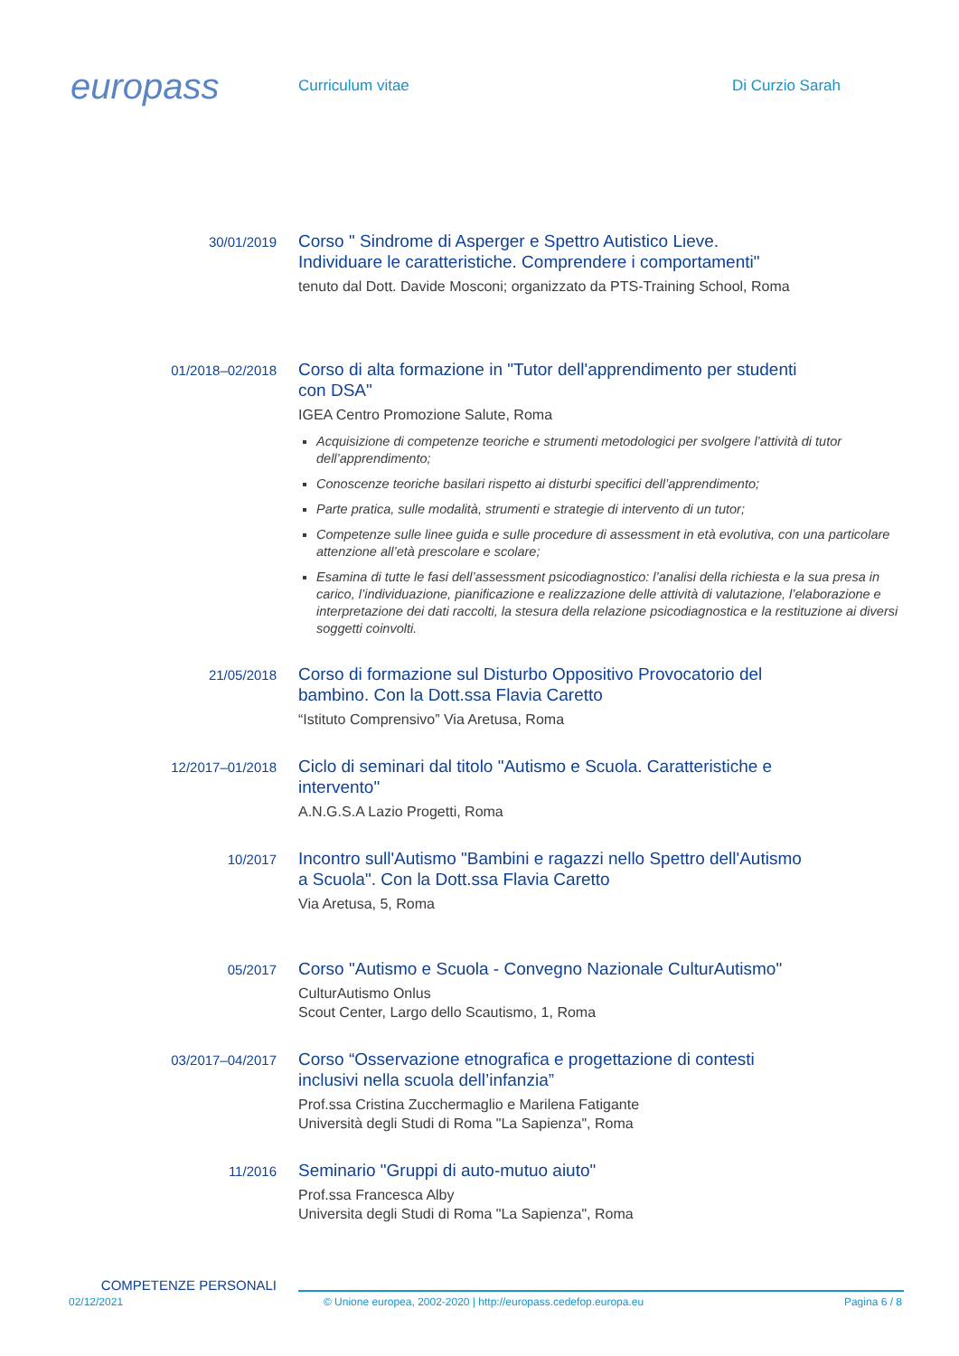europass
Curriculum vitae Di Curzio Sarah
30/01/2019
Corso " Sindrome di Asperger e Spettro Autistico Lieve. Individuare le caratteristiche. Comprendere i comportamenti"
tenuto dal Dott. Davide Mosconi; organizzato da PTS-Training School, Roma
01/2018–02/2018
Corso di alta formazione in "Tutor dell'apprendimento per studenti con DSA"
IGEA Centro Promozione Salute, Roma
Acquisizione di competenze teoriche e strumenti metodologici per svolgere l’attività di tutor dell’apprendimento;
Conoscenze teoriche basilari rispetto ai disturbi specifici dell’apprendimento;
Parte pratica, sulle modalità, strumenti e strategie di intervento di un tutor;
Competenze sulle linee guida e sulle procedure di assessment in età evolutiva, con una particolare attenzione all’età prescolare e scolare;
Esamina di tutte le fasi dell’assessment psicodiagnostico: l’analisi della richiesta e la sua presa in carico, l’individuazione, pianificazione e realizzazione delle attività di valutazione, l’elaborazione e interpretazione dei dati raccolti, la stesura della relazione psicodiagnostica e la restituzione ai diversi soggetti coinvolti.
21/05/2018
Corso di formazione sul Disturbo Oppositivo Provocatorio del bambino. Con la Dott.ssa Flavia Caretto
“Istituto Comprensivo” Via Aretusa, Roma
12/2017–01/2018
Ciclo di seminari dal titolo "Autismo e Scuola. Caratteristiche e intervento"
A.N.G.S.A Lazio Progetti, Roma
10/2017
Incontro sull'Autismo "Bambini e ragazzi nello Spettro dell'Autismo a Scuola". Con la Dott.ssa Flavia Caretto
Via Aretusa, 5, Roma
05/2017
Corso "Autismo e Scuola - Convegno Nazionale CulturAutismo"
CulturAutismo Onlus
Scout Center, Largo dello Scautismo, 1, Roma
03/2017–04/2017
Corso “Osservazione etnografica e progettazione di contesti inclusivi nella scuola dell’infanzia”
Prof.ssa Cristina Zucchermaglio e Marilena Fatigante
Università degli Studi di Roma "La Sapienza", Roma
11/2016
Seminario "Gruppi di auto-mutuo aiuto"
Prof.ssa Francesca Alby
Universita degli Studi di Roma "La Sapienza", Roma
COMPETENZE PERSONALI
02/12/2021 © Unione europea, 2002-2020 | http://europass.cedefop.europa.eu Pagina 6 / 8